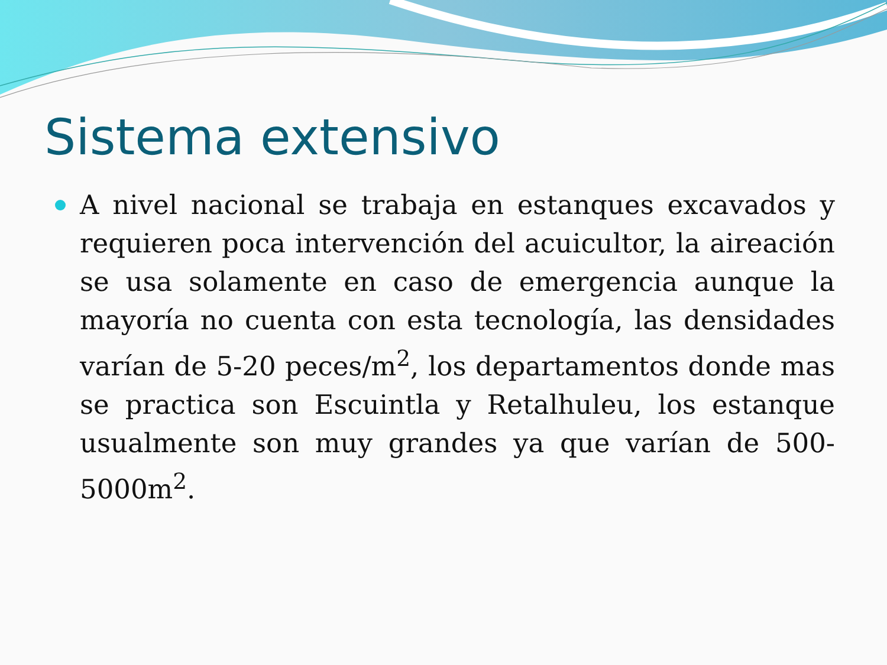Sistema extensivo
A nivel nacional se trabaja en estanques excavados y requieren poca intervención del acuicultor, la aireación se usa solamente en caso de emergencia aunque la mayoría no cuenta con esta tecnología, las densidades varían de 5-20 peces/m<sup>2</sup>, los departamentos donde mas se practica son Escuintla y Retalhuleu, los estanque usualmente son muy grandes ya que varían de 500-5000m<sup>2</sup>.